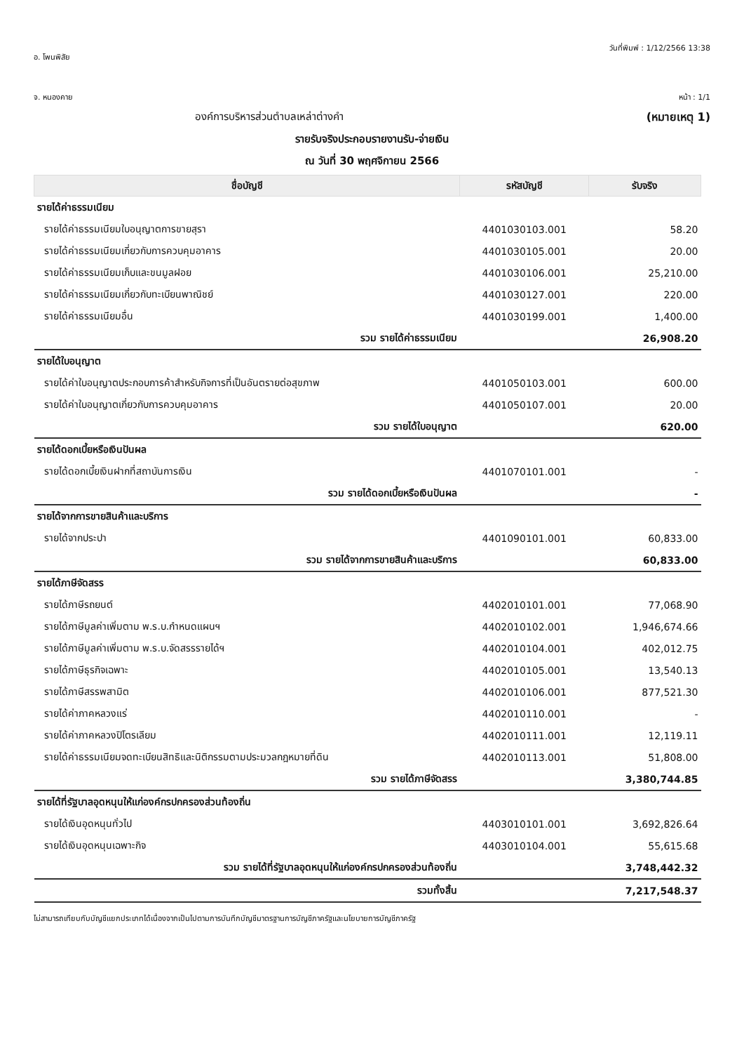อ. โพนพิสัย วันที่พิมพ์ : 1/12/2566 13:38
จ. หนองคาย หน้า : 1/1
องค์การบริหารส่วนตำบลเหล่าต่างคำ
(หมายเหตุ 1)
รายรับจริงประกอบรายงานรับ-จ่ายเงิน
ณ วันที่ 30 พฤศจิกายน 2566
| ชื่อบัญชี | รหัสบัญชี | รับจริง |
| --- | --- | --- |
| รายได้ค่าธรรมเนียม | | |
| รายได้ค่าธรรมเนียมใบอนุญาตการขายสุรา | 4401030103.001 | 58.20 |
| รายได้ค่าธรรมเนียมเกี่ยวกับการควบคุมอาคาร | 4401030105.001 | 20.00 |
| รายได้ค่าธรรมเนียมเก็บและขนมูลฝอย | 4401030106.001 | 25,210.00 |
| รายได้ค่าธรรมเนียมเกี่ยวกับทะเบียนพาณิชย์ | 4401030127.001 | 220.00 |
| รายได้ค่าธรรมเนียมอื่น | 4401030199.001 | 1,400.00 |
| รวม รายได้ค่าธรรมเนียม | | 26,908.20 |
| รายได้ใบอนุญาต | | |
| รายได้ค่าใบอนุญาตประกอบการค้าสำหรับกิจการที่เป็นอันตรายต่อสุขภาพ | 4401050103.001 | 600.00 |
| รายได้ค่าใบอนุญาตเกี่ยวกับการควบคุมอาคาร | 4401050107.001 | 20.00 |
| รวม รายได้ใบอนุญาต | | 620.00 |
| รายได้ดอกเบี้ยหรือเงินปันผล | | |
| รายได้ดอกเบี้ยเงินฝากที่สถาบันการเงิน | 4401070101.001 | - |
| รวม รายได้ดอกเบี้ยหรือเงินปันผล | | - |
| รายได้จากการขายสินค้าและบริการ | | |
| รายได้จากประปา | 4401090101.001 | 60,833.00 |
| รวม รายได้จากการขายสินค้าและบริการ | | 60,833.00 |
| รายได้ภาษีจัดสรร | | |
| รายได้ภาษีรถยนต์ | 4402010101.001 | 77,068.90 |
| รายได้ภาษีมูลค่าเพิ่มตาม พ.ร.บ.กำหนดแผนฯ | 4402010102.001 | 1,946,674.66 |
| รายได้ภาษีมูลค่าเพิ่มตาม พ.ร.บ.จัดสรรรายได้ฯ | 4402010104.001 | 402,012.75 |
| รายได้ภาษีธุรกิจเฉพาะ | 4402010105.001 | 13,540.13 |
| รายได้ภาษีสรรพสามิต | 4402010106.001 | 877,521.30 |
| รายได้ค่าภาคหลวงแร่ | 4402010110.001 | - |
| รายได้ค่าภาคหลวงปิโตรเลียม | 4402010111.001 | 12,119.11 |
| รายได้ค่าธรรมเนียมจดทะเบียนสิทธิและนิติกรรมตามประมวลกฎหมายที่ดิน | 4402010113.001 | 51,808.00 |
| รวม รายได้ภาษีจัดสรร | | 3,380,744.85 |
| รายได้ที่รัฐบาลอุดหนุนให้แก่องค์กรปกครองส่วนท้องถิ่น | | |
| รายได้เงินอุดหนุนทั่วไป | 4403010101.001 | 3,692,826.64 |
| รายได้เงินอุดหนุนเฉพาะกิจ | 4403010104.001 | 55,615.68 |
| รวม รายได้ที่รัฐบาลอุดหนุนให้แก่องค์กรปกครองส่วนท้องถิ่น | | 3,748,442.32 |
| รวมทั้งสิ้น | | 7,217,548.37 |
ไม่สามารถเทียบกับบัญชีแยกประเภทได้เนื่องจากเป็นไปตามการบันทึกบัญชีมาตรฐานการบัญชีภาครัฐและนโยบายการบัญชีภาครัฐ